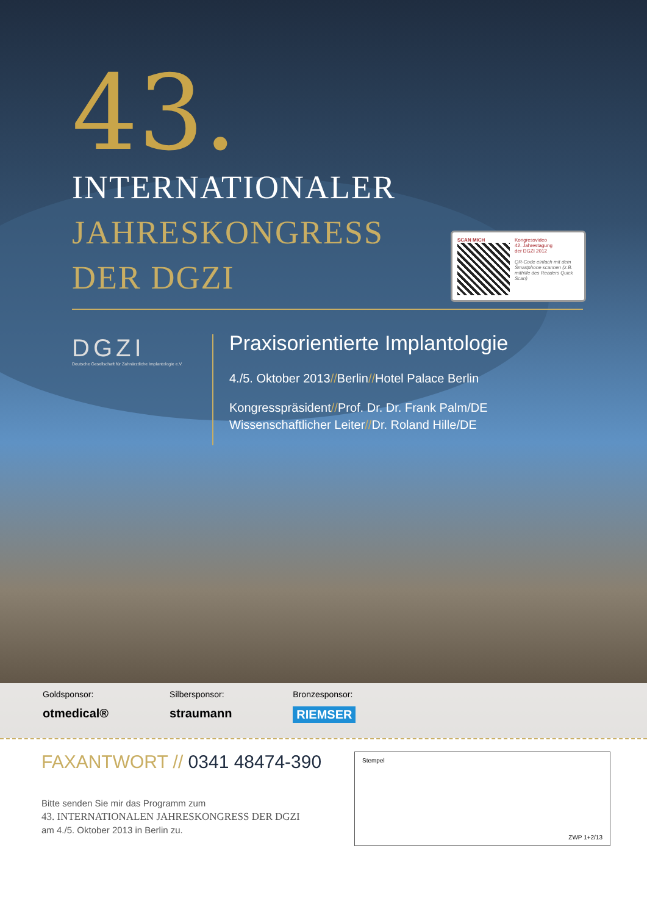43.
INTERNATIONALER
JAHRESKONGRESS
DER DGZI
DGZI
Deutsche Gesellschaft für Zahnärztliche Implantologie e.V.
Praxisorientierte Implantologie
4./5. Oktober 2013//Berlin//Hotel Palace Berlin
Kongresspräsident//Prof. Dr. Dr. Frank Palm/DE
Wissenschaftlicher Leiter//Dr. Roland Hille/DE
SCAN MICH Kongressvideo
42. Jahrestagung
der DGZI 2012
QR-Code einfach mit dem Smartphone scannen (z.B. mithilfe des Readers Quick Scan)
Goldsponsor:
otmedical®
Silbersponsor:
straumann
Bronzesponsor:
RIEMSER
FAXANTWORT // 0341 48474-390
Bitte senden Sie mir das Programm zum
43. INTERNATIONALEN JAHRESKONGRESS DER DGZI
am 4./5. Oktober 2013 in Berlin zu.
Stempel
ZWP 1+2/13